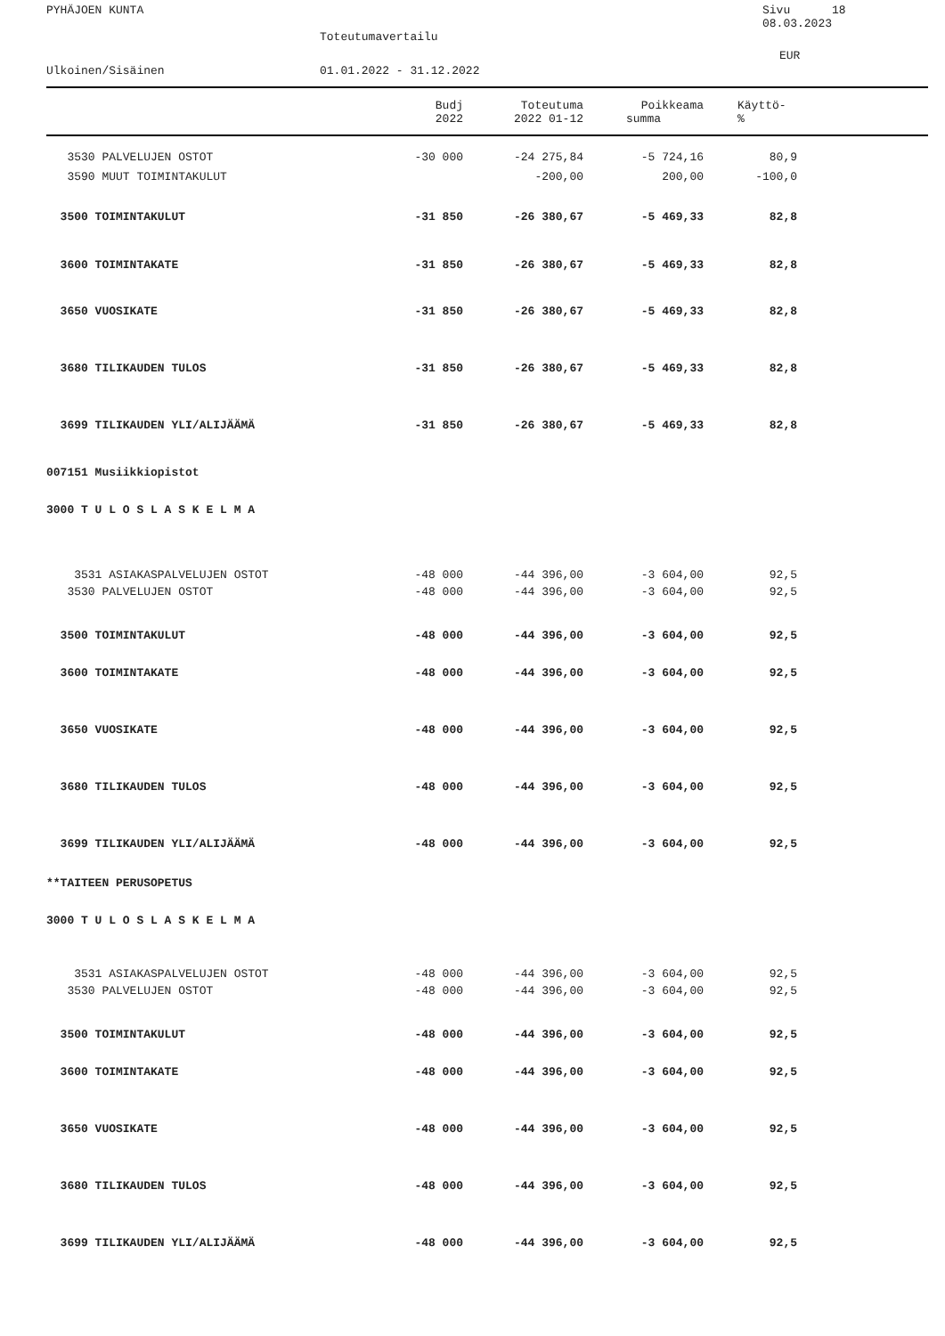PYHÄJOEN KUNTA Sivu 18
08.03.2023
Toteutumavertailu
EUR
Ulkoinen/Sisäinen 01.01.2022 - 31.12.2022
| | Budj | Toteutuma | Poikkeama | Käyttö- | |
| --- | --- | --- | --- | --- | --- |
| | 2022 | 2022 01-12 | summa | % | |
| 3530 PALVELUJEN OSTOT | -30 000 | -24 275,84 | -5 724,16 | 80,9 | |
| 3590 MUUT TOIMINTAKULUT | | -200,00 | 200,00 | -100,0 | |
| 3500 TOIMINTAKULUT | -31 850 | -26 380,67 | -5 469,33 | 82,8 | |
| 3600 TOIMINTAKATE | -31 850 | -26 380,67 | -5 469,33 | 82,8 | |
| 3650 VUOSIKATE | -31 850 | -26 380,67 | -5 469,33 | 82,8 | |
| 3680 TILIKAUDEN TULOS | -31 850 | -26 380,67 | -5 469,33 | 82,8 | |
| 3699 TILIKAUDEN YLI/ALIJÄÄMÄ | -31 850 | -26 380,67 | -5 469,33 | 82,8 | |
| 007151 Musiikkiopistot | | | | | |
| 3000 T U L O S L A S K E L M A | | | | | |
| 3531 ASIAKASPALVELUJEN OSTOT | -48 000 | -44 396,00 | -3 604,00 | 92,5 | |
| 3530 PALVELUJEN OSTOT | -48 000 | -44 396,00 | -3 604,00 | 92,5 | |
| 3500 TOIMINTAKULUT | -48 000 | -44 396,00 | -3 604,00 | 92,5 | |
| 3600 TOIMINTAKATE | -48 000 | -44 396,00 | -3 604,00 | 92,5 | |
| 3650 VUOSIKATE | -48 000 | -44 396,00 | -3 604,00 | 92,5 | |
| 3680 TILIKAUDEN TULOS | -48 000 | -44 396,00 | -3 604,00 | 92,5 | |
| 3699 TILIKAUDEN YLI/ALIJÄÄMÄ | -48 000 | -44 396,00 | -3 604,00 | 92,5 | |
| **TAITEEN PERUSOPETUS | | | | | |
| 3000 T U L O S L A S K E L M A | | | | | |
| 3531 ASIAKASPALVELUJEN OSTOT | -48 000 | -44 396,00 | -3 604,00 | 92,5 | |
| 3530 PALVELUJEN OSTOT | -48 000 | -44 396,00 | -3 604,00 | 92,5 | |
| 3500 TOIMINTAKULUT | -48 000 | -44 396,00 | -3 604,00 | 92,5 | |
| 3600 TOIMINTAKATE | -48 000 | -44 396,00 | -3 604,00 | 92,5 | |
| 3650 VUOSIKATE | -48 000 | -44 396,00 | -3 604,00 | 92,5 | |
| 3680 TILIKAUDEN TULOS | -48 000 | -44 396,00 | -3 604,00 | 92,5 | |
| 3699 TILIKAUDEN YLI/ALIJÄÄMÄ | -48 000 | -44 396,00 | -3 604,00 | 92,5 | |